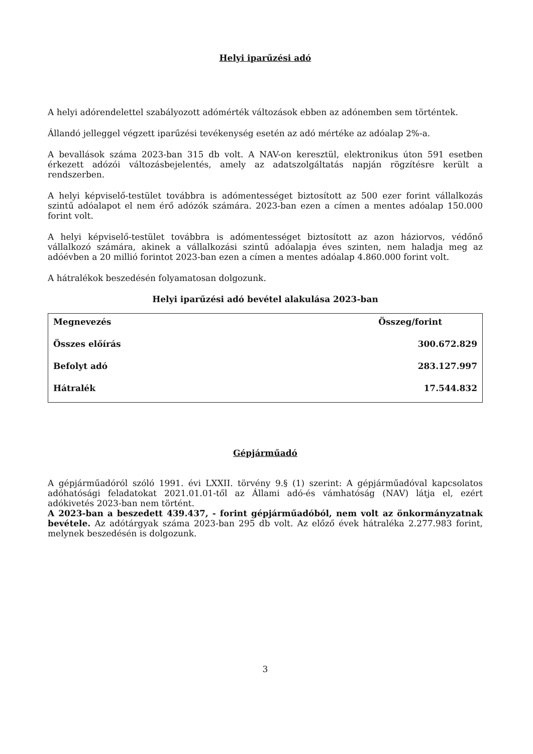Helyi iparűzési adó
A helyi adórendelettel szabályozott adómérték változások ebben az adónemben sem történtek.
Állandó jelleggel végzett iparűzési tevékenység esetén az adó mértéke az adóalap 2%-a.
A bevallások száma 2023-ban 315 db volt. A NAV-on keresztül, elektronikus úton 591 esetben érkezett adózói változásbejelentés, amely az adatszolgáltatás napján rögzítésre került a rendszerben.
A helyi képviselő-testület továbbra is adómentességet biztosított az 500 ezer forint vállalkozás szintű adóalapot el nem érő adózók számára. 2023-ban ezen a címen a mentes adóalap 150.000 forint volt.
A helyi képviselő-testület továbbra is adómentességet biztosított az azon háziorvos, védőnő vállalkozó számára, akinek a vállalkozási szintű adóalapja éves szinten, nem haladja meg az adóévben a 20 millió forintot 2023-ban ezen a címen a mentes adóalap 4.860.000 forint volt.
A hátralékok beszedésén folyamatosan dolgozunk.
Helyi iparűzési adó bevétel alakulása 2023-ban
| Megnevezés | Összeg/forint |
| --- | --- |
| Összes előírás | 300.672.829 |
| Befolyt adó | 283.127.997 |
| Hátralék | 17.544.832 |
Gépjárműadó
A gépjárműadóról szóló 1991. évi LXXII. törvény 9.§ (1) szerint: A gépjárműadóval kapcsolatos adóhatósági feladatokat 2021.01.01-től az Állami adó-és vámhatóság (NAV) látja el, ezért adókivetés 2023-ban nem történt.
A 2023-ban a beszedett 439.437, - forint gépjárműadóból, nem volt az önkormányzatnak bevétele. Az adótárgyak száma 2023-ban 295 db volt. Az előző évek hátraléka 2.277.983 forint, melynek beszedésén is dolgozunk.
3